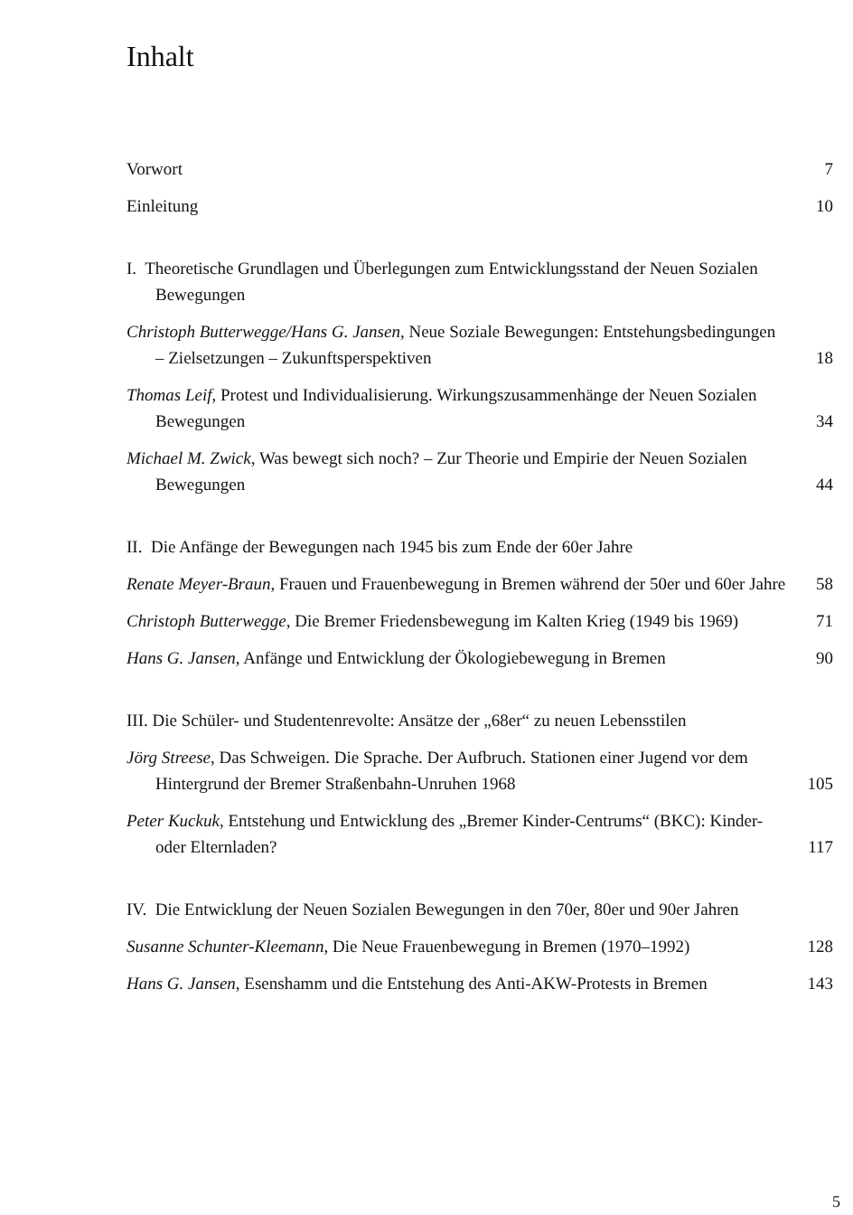Inhalt
Vorwort
7
Einleitung
10
I. Theoretische Grundlagen und Überlegungen zum Entwicklungsstand der Neuen Sozialen Bewegungen
Christoph Butterwegge/Hans G. Jansen, Neue Soziale Bewegungen: Entstehungsbedingungen – Zielsetzungen – Zukunftsperspektiven
18
Thomas Leif, Protest und Individualisierung. Wirkungszusammenhänge der Neuen Sozialen Bewegungen
34
Michael M. Zwick, Was bewegt sich noch? – Zur Theorie und Empirie der Neuen Sozialen Bewegungen
44
II. Die Anfänge der Bewegungen nach 1945 bis zum Ende der 60er Jahre
Renate Meyer-Braun, Frauen und Frauenbewegung in Bremen während der 50er und 60er Jahre
58
Christoph Butterwegge, Die Bremer Friedensbewegung im Kalten Krieg (1949 bis 1969)
71
Hans G. Jansen, Anfänge und Entwicklung der Ökologiebewegung in Bremen
90
III. Die Schüler- und Studentenrevolte: Ansätze der „68er“ zu neuen Lebensstilen
Jörg Streese, Das Schweigen. Die Sprache. Der Aufbruch. Stationen einer Jugend vor dem Hintergrund der Bremer Straßenbahn-Unruhen 1968
105
Peter Kuckuk, Entstehung und Entwicklung des „Bremer Kinder-Centrums“ (BKC): Kinder- oder Elternladen?
117
IV. Die Entwicklung der Neuen Sozialen Bewegungen in den 70er, 80er und 90er Jahren
Susanne Schunter-Kleemann, Die Neue Frauenbewegung in Bremen (1970–1992)
128
Hans G. Jansen, Esenshamm und die Entstehung des Anti-AKW-Protests in Bremen
143
5